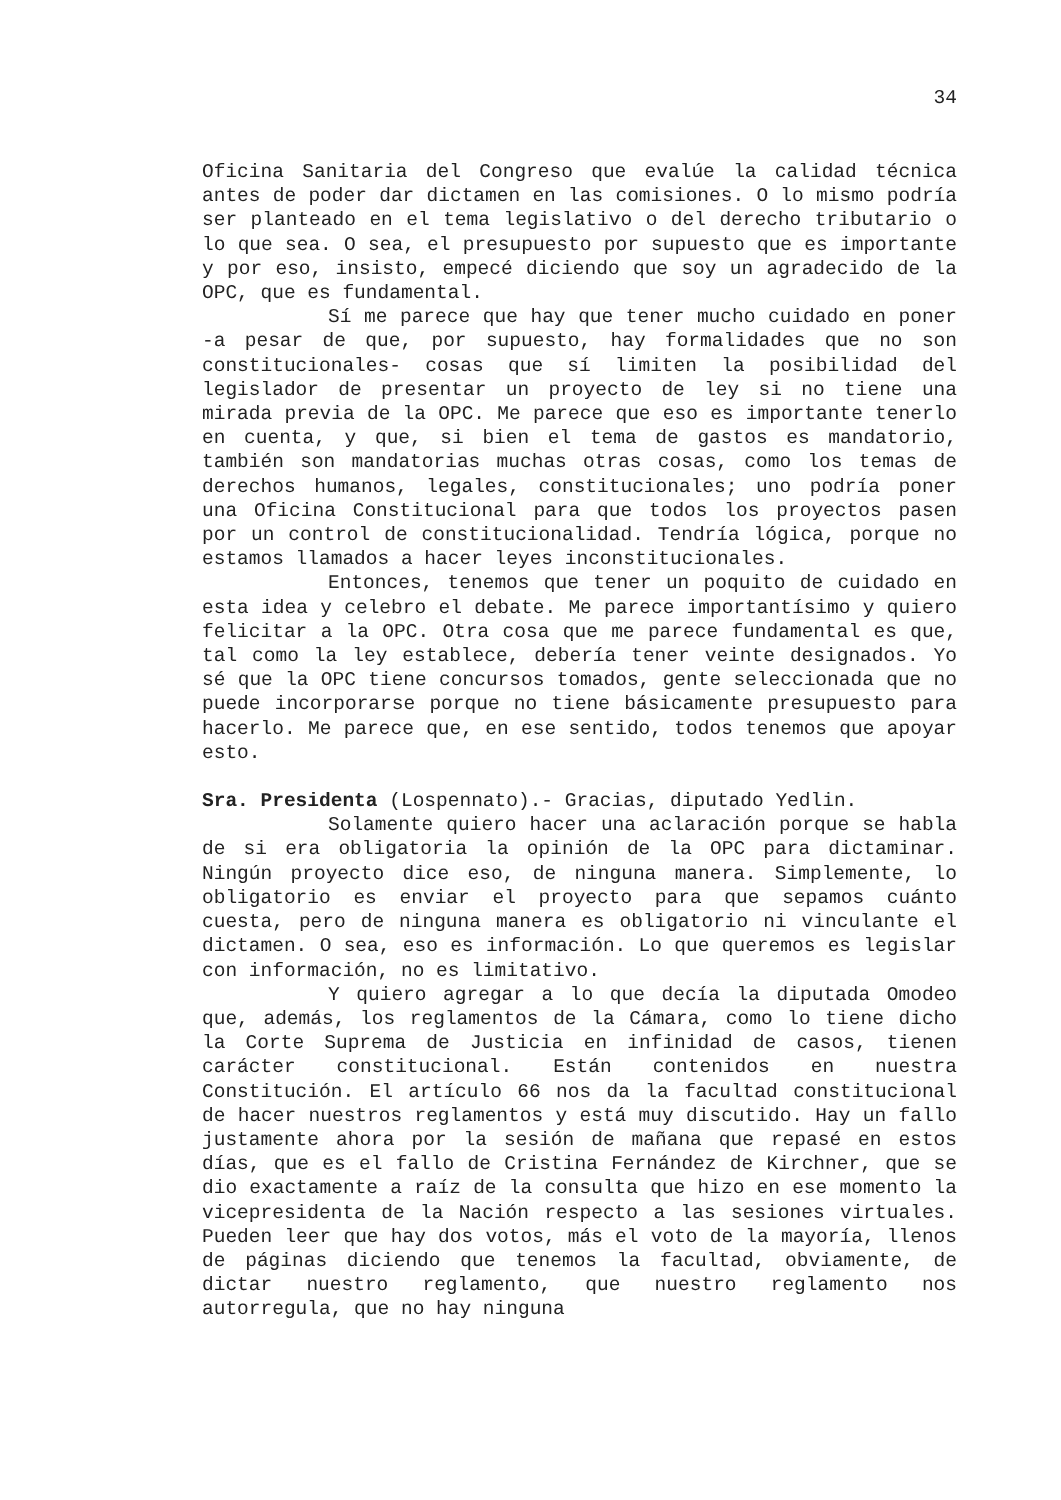34
Oficina Sanitaria del Congreso que evalúe la calidad técnica antes de poder dar dictamen en las comisiones. O lo mismo podría ser planteado en el tema legislativo o del derecho tributario o lo que sea. O sea, el presupuesto por supuesto que es importante y por eso, insisto, empecé diciendo que soy un agradecido de la OPC, que es fundamental.
Sí me parece que hay que tener mucho cuidado en poner -a pesar de que, por supuesto, hay formalidades que no son constitucionales- cosas que sí limiten la posibilidad del legislador de presentar un proyecto de ley si no tiene una mirada previa de la OPC. Me parece que eso es importante tenerlo en cuenta, y que, si bien el tema de gastos es mandatorio, también son mandatorias muchas otras cosas, como los temas de derechos humanos, legales, constitucionales; uno podría poner una Oficina Constitucional para que todos los proyectos pasen por un control de constitucionalidad. Tendría lógica, porque no estamos llamados a hacer leyes inconstitucionales.
Entonces, tenemos que tener un poquito de cuidado en esta idea y celebro el debate. Me parece importantísimo y quiero felicitar a la OPC. Otra cosa que me parece fundamental es que, tal como la ley establece, debería tener veinte designados. Yo sé que la OPC tiene concursos tomados, gente seleccionada que no puede incorporarse porque no tiene básicamente presupuesto para hacerlo. Me parece que, en ese sentido, todos tenemos que apoyar esto.
Sra. Presidenta (Lospennato).- Gracias, diputado Yedlin.
Solamente quiero hacer una aclaración porque se habla de si era obligatoria la opinión de la OPC para dictaminar. Ningún proyecto dice eso, de ninguna manera. Simplemente, lo obligatorio es enviar el proyecto para que sepamos cuánto cuesta, pero de ninguna manera es obligatorio ni vinculante el dictamen. O sea, eso es información. Lo que queremos es legislar con información, no es limitativo.
Y quiero agregar a lo que decía la diputada Omodeo que, además, los reglamentos de la Cámara, como lo tiene dicho la Corte Suprema de Justicia en infinidad de casos, tienen carácter constitucional. Están contenidos en nuestra Constitución. El artículo 66 nos da la facultad constitucional de hacer nuestros reglamentos y está muy discutido. Hay un fallo justamente ahora por la sesión de mañana que repasé en estos días, que es el fallo de Cristina Fernández de Kirchner, que se dio exactamente a raíz de la consulta que hizo en ese momento la vicepresidenta de la Nación respecto a las sesiones virtuales. Pueden leer que hay dos votos, más el voto de la mayoría, llenos de páginas diciendo que tenemos la facultad, obviamente, de dictar nuestro reglamento, que nuestro reglamento nos autorregula, que no hay ninguna